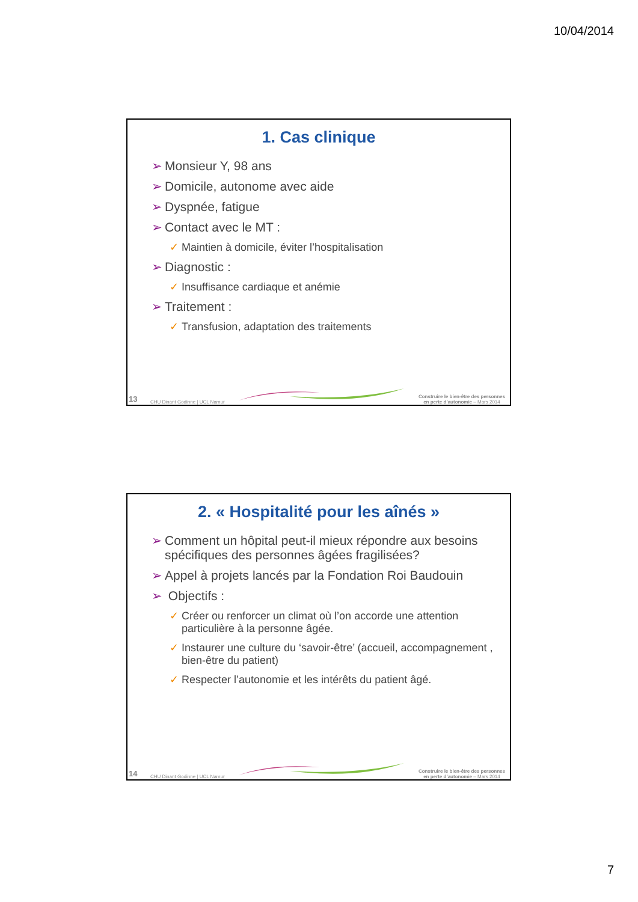10/04/2014
1. Cas clinique
➢ Monsieur Y, 98 ans
➢ Domicile, autonome avec aide
➢ Dyspnée, fatigue
➢ Contact avec le MT :
✓ Maintien à domicile, éviter l’hospitalisation
➢ Diagnostic :
✓ Insuffisance cardiaque et anémie
➢ Traitement :
✓ Transfusion, adaptation des traitements
13 CHU Dinant Godinne | UCL Namur
Construire le bien-être des personnes
en perte d’autonomie – Mars 2014
2. « Hospitalité pour les aînés »
➢ Comment un hôpital peut-il mieux répondre aux besoins spécifiques des personnes âgées fragilisées?
➢ Appel à projets lancés par la Fondation Roi Baudouin
➢ Objectifs :
✓ Créer ou renforcer un climat où l’on accorde une attention particulière à la personne âgée.
✓ Instaurer une culture du ‘savoir-être’ (accueil, accompagnement , bien-être du patient)
✓ Respecter l’autonomie et les intérêts du patient âgé.
14 CHU Dinant Godinne | UCL Namur
Construire le bien-être des personnes
en perte d’autonomie – Mars 2014
7